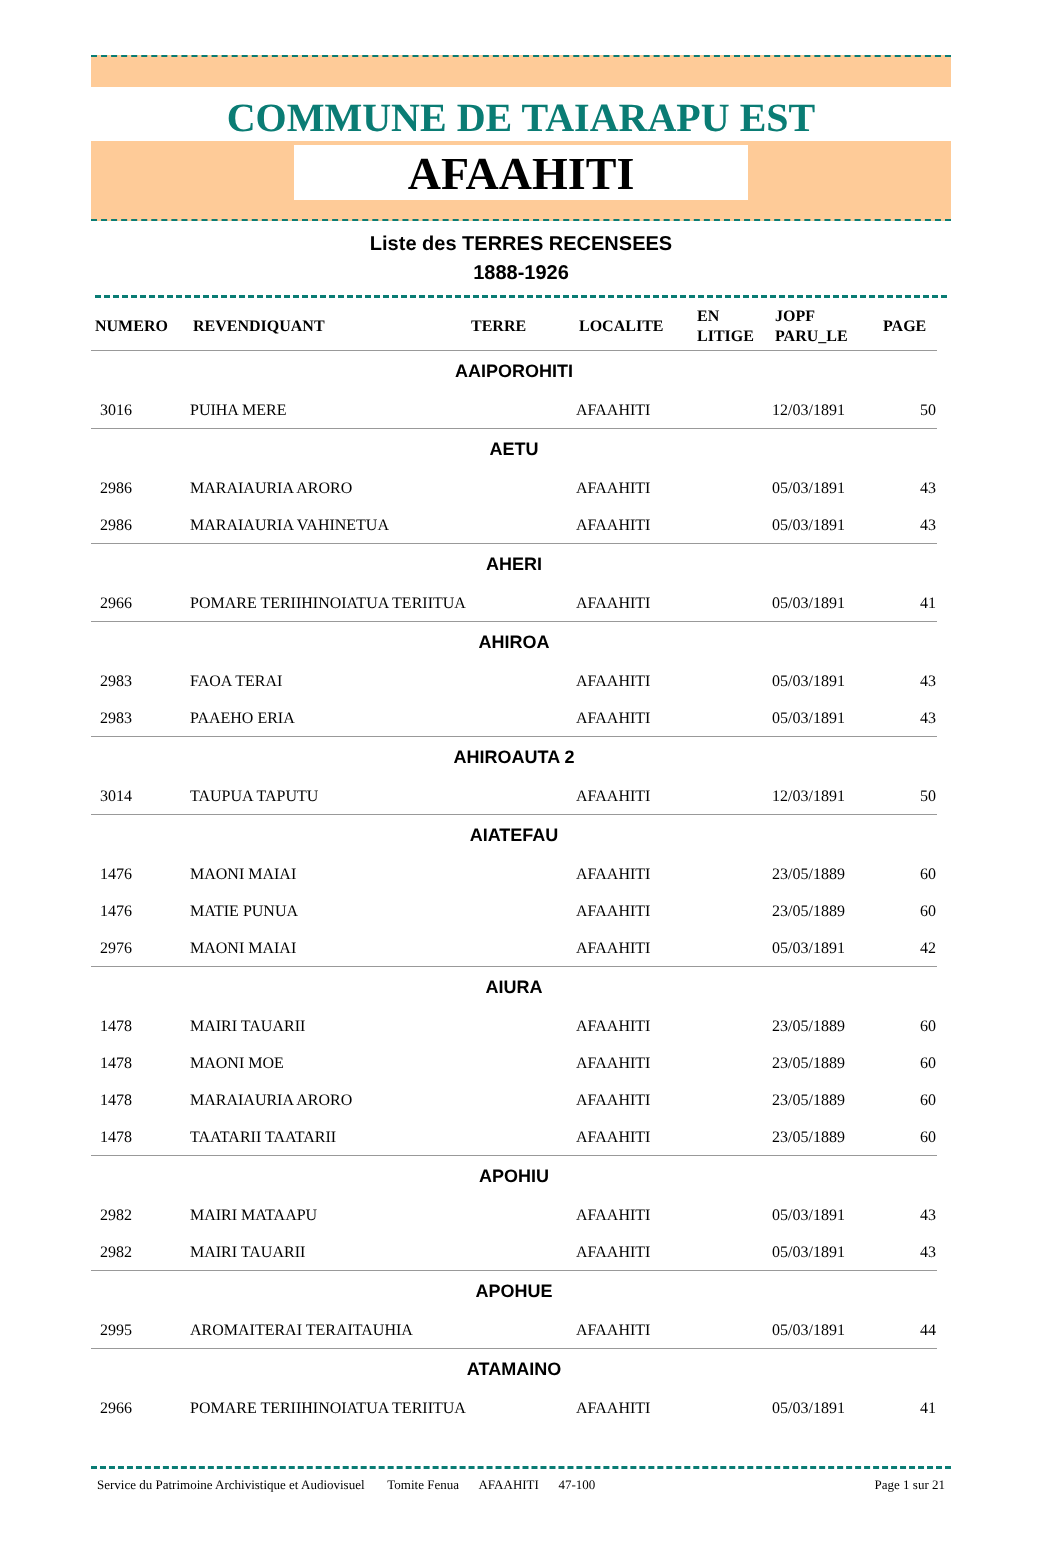COMMUNE DE TAIARAPU EST
AFAAHITI
Liste des TERRES RECENSEES
1888-1926
| NUMERO | REVENDIQUANT | TERRE | LOCALITE | EN LITIGE | JOPF PARU_LE | PAGE |
| --- | --- | --- | --- | --- | --- | --- |
| AAIPOROHITI | | | | | | |
| 3016 | PUIHA MERE | | AFAAHITI | | 12/03/1891 | 50 |
| AETU | | | | | | |
| 2986 | MARAIAURIA ARORO | | AFAAHITI | | 05/03/1891 | 43 |
| 2986 | MARAIAURIA VAHINETUA | | AFAAHITI | | 05/03/1891 | 43 |
| AHERI | | | | | | |
| 2966 | POMARE TERIIHINOIATUA TERIITUA | | AFAAHITI | | 05/03/1891 | 41 |
| AHIROA | | | | | | |
| 2983 | FAOA TERAI | | AFAAHITI | | 05/03/1891 | 43 |
| 2983 | PAAEHO ERIA | | AFAAHITI | | 05/03/1891 | 43 |
| AHIROAUTA 2 | | | | | | |
| 3014 | TAUPUA TAPUTU | | AFAAHITI | | 12/03/1891 | 50 |
| AIATEFAU | | | | | | |
| 1476 | MAONI MAIAI | | AFAAHITI | | 23/05/1889 | 60 |
| 1476 | MATIE PUNUA | | AFAAHITI | | 23/05/1889 | 60 |
| 2976 | MAONI MAIAI | | AFAAHITI | | 05/03/1891 | 42 |
| AIURA | | | | | | |
| 1478 | MAIRI TAUARII | | AFAAHITI | | 23/05/1889 | 60 |
| 1478 | MAONI MOE | | AFAAHITI | | 23/05/1889 | 60 |
| 1478 | MARAIAURIA ARORO | | AFAAHITI | | 23/05/1889 | 60 |
| 1478 | TAATARII TAATARII | | AFAAHITI | | 23/05/1889 | 60 |
| APOHIU | | | | | | |
| 2982 | MAIRI MATAAPU | | AFAAHITI | | 05/03/1891 | 43 |
| 2982 | MAIRI TAUARII | | AFAAHITI | | 05/03/1891 | 43 |
| APOHUE | | | | | | |
| 2995 | AROMAITERAI TERAITAUHIA | | AFAAHITI | | 05/03/1891 | 44 |
| ATAMAINO | | | | | | |
| 2966 | POMARE TERIIHINOIATUA TERIITUA | | AFAAHITI | | 05/03/1891 | 41 |
Service du Patrimoine Archivistique et Audiovisuel Tomite Fenua AFAAHITI 47-100 Page 1 sur 21